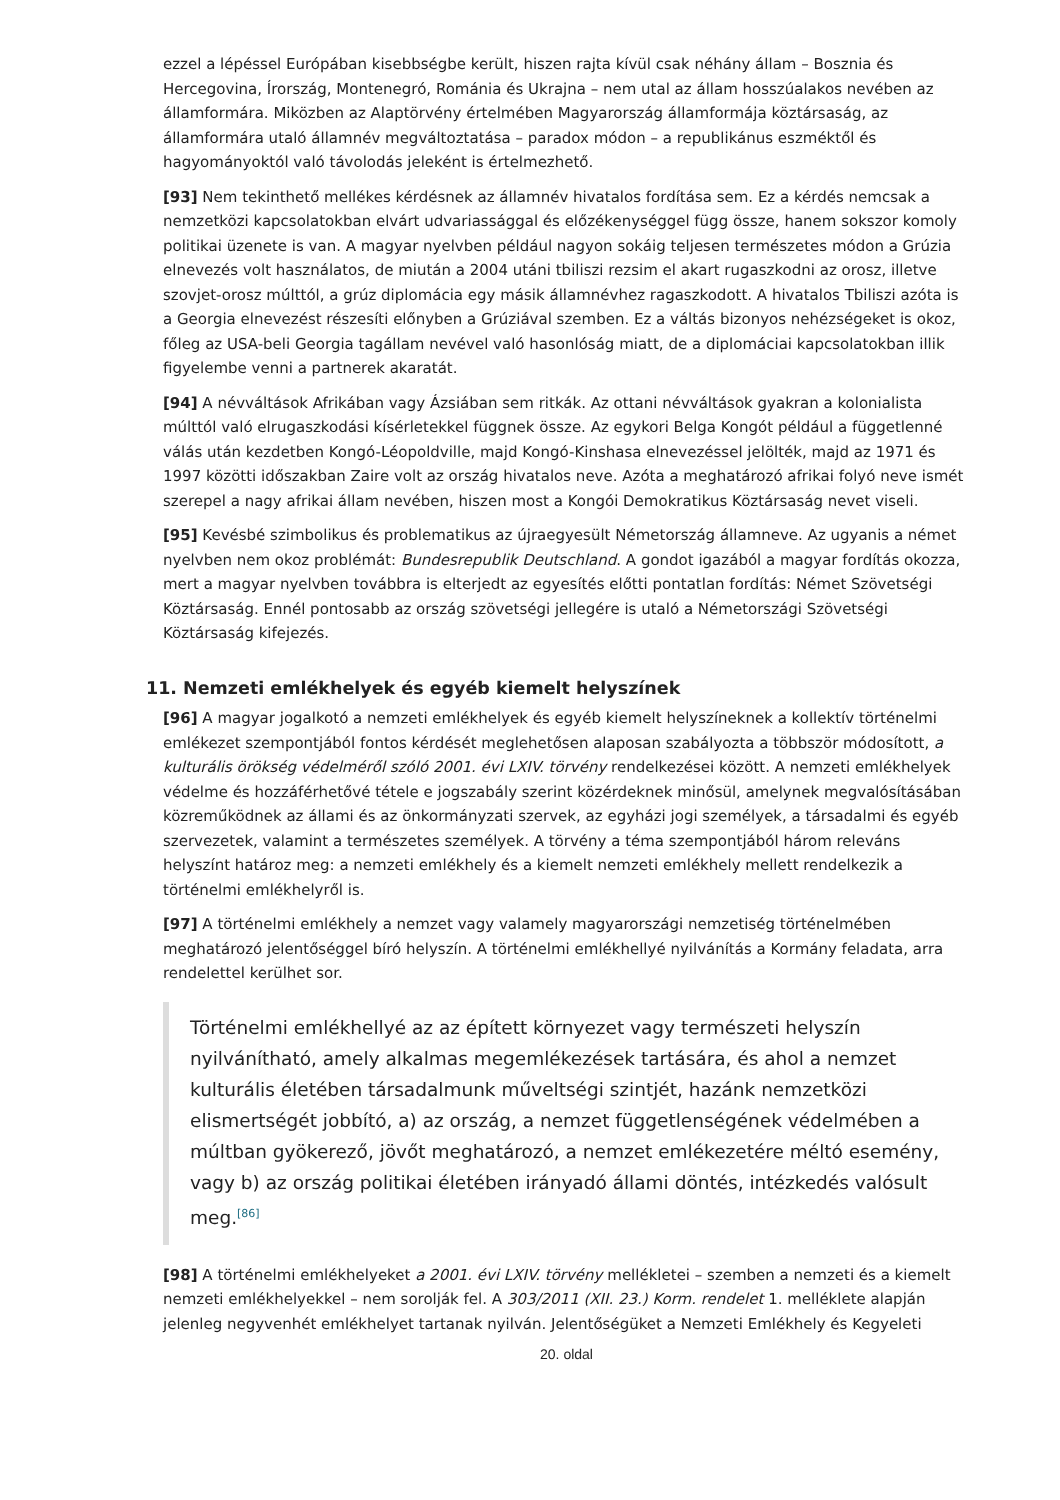ezzel a lépéssel Európában kisebbségbe került, hiszen rajta kívül csak néhány állam – Bosznia és Hercegovina, Írország, Montenegró, Románia és Ukrajna – nem utal az állam hosszúalakos nevében az államformára. Miközben az Alaptörvény értelmében Magyarország államformája köztársaság, az államformára utaló államnév megváltoztatása – paradox módon – a republikánus eszméktől és hagyományoktól való távolodás jeleként is értelmezhető.
[93] Nem tekinthető mellékes kérdésnek az államnév hivatalos fordítása sem. Ez a kérdés nemcsak a nemzetközi kapcsolatokban elvárt udvariassággal és előzékenységgel függ össze, hanem sokszor komoly politikai üzenete is van. A magyar nyelvben például nagyon sokáig teljesen természetes módon a Grúzia elnevezés volt használatos, de miután a 2004 utáni tbiliszi rezsim el akart rugaszkodni az orosz, illetve szovjet-orosz múlttól, a grúz diplomácia egy másik államnévhez ragaszkodott. A hivatalos Tbiliszi azóta is a Georgia elnevezést részesíti előnyben a Grúziával szemben. Ez a váltás bizonyos nehézségeket is okoz, főleg az USA-beli Georgia tagállam nevével való hasonlóság miatt, de a diplomáciai kapcsolatokban illik figyelembe venni a partnerek akaratát.
[94] A névváltások Afrikában vagy Ázsiában sem ritkák. Az ottani névváltások gyakran a kolonialista múlttól való elrugaszkodási kísérletekkel függnek össze. Az egykori Belga Kongót például a függetlenné válás után kezdetben Kongó-Léopoldville, majd Kongó-Kinshasa elnevezéssel jelölték, majd az 1971 és 1997 közötti időszakban Zaire volt az ország hivatalos neve. Azóta a meghatározó afrikai folyó neve ismét szerepel a nagy afrikai állam nevében, hiszen most a Kongói Demokratikus Köztársaság nevet viseli.
[95] Kevésbé szimbolikus és problematikus az újraegyesült Németország államneve. Az ugyanis a német nyelvben nem okoz problémát: Bundesrepublik Deutschland. A gondot igazából a magyar fordítás okozza, mert a magyar nyelvben továbbra is elterjedt az egyesítés előtti pontatlan fordítás: Német Szövetségi Köztársaság. Ennél pontosabb az ország szövetségi jellegére is utaló a Németországi Szövetségi Köztársaság kifejezés.
11. Nemzeti emlékhelyek és egyéb kiemelt helyszínek
[96] A magyar jogalkotó a nemzeti emlékhelyek és egyéb kiemelt helyszíneknek a kollektív történelmi emlékezet szempontjából fontos kérdését meglehetősen alaposan szabályozta a többször módosított, a kulturális örökség védelméről szóló 2001. évi LXIV. törvény rendelkezései között. A nemzeti emlékhelyek védelme és hozzáférhetővé tétele e jogszabály szerint közérdeknek minősül, amelynek megvalósításában közreműködnek az állami és az önkormányzati szervek, az egyházi jogi személyek, a társadalmi és egyéb szervezetek, valamint a természetes személyek. A törvény a téma szempontjából három releváns helyszínt határoz meg: a nemzeti emlékhely és a kiemelt nemzeti emlékhely mellett rendelkezik a történelmi emlékhelyről is.
[97] A történelmi emlékhely a nemzet vagy valamely magyarországi nemzetiség történelmében meghatározó jelentőséggel bíró helyszín. A történelmi emlékhellyé nyilvánítás a Kormány feladata, arra rendelettel kerülhet sor.
Történelmi emlékhellyé az az épített környezet vagy természeti helyszín nyilvánítható, amely alkalmas megemlékezések tartására, és ahol a nemzet kulturális életében társadalmunk műveltségi szintjét, hazánk nemzetközi elismertségét jobbító, a) az ország, a nemzet függetlenségének védelmében a múltban gyökerező, jövőt meghatározó, a nemzet emlékezetére méltó esemény, vagy b) az ország politikai életében irányadó állami döntés, intézkedés valósult meg.<sup>[86]</sup>
[98] A történelmi emlékhelyeket a 2001. évi LXIV. törvény mellékletei – szemben a nemzeti és a kiemelt nemzeti emlékhelyekkel – nem sorolják fel. A 303/2011 (XII. 23.) Korm. rendelet 1. melléklete alapján jelenleg negyvenhét emlékhelyet tartanak nyilván. Jelentőségüket a Nemzeti Emlékhely és Kegyeleti
20. oldal